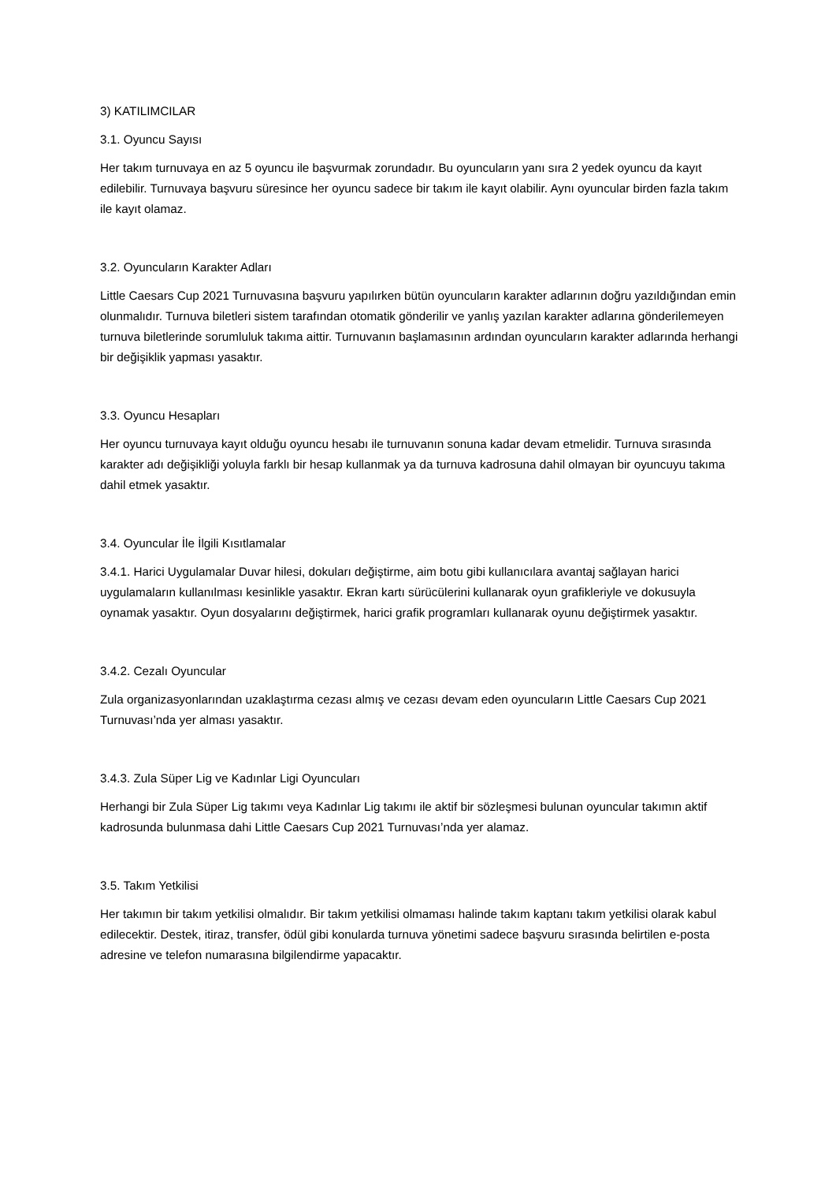3) KATILIMCILAR
3.1. Oyuncu Sayısı
Her takım turnuvaya en az 5 oyuncu ile başvurmak zorundadır. Bu oyuncuların yanı sıra 2 yedek oyuncu da kayıt edilebilir. Turnuvaya başvuru süresince her oyuncu sadece bir takım ile kayıt olabilir. Aynı oyuncular birden fazla takım ile kayıt olamaz.
3.2. Oyuncuların Karakter Adları
Little Caesars Cup 2021 Turnuvasına başvuru yapılırken bütün oyuncuların karakter adlarının doğru yazıldığından emin olunmalıdır. Turnuva biletleri sistem tarafından otomatik gönderilir ve yanlış yazılan karakter adlarına gönderilemeyen turnuva biletlerinde sorumluluk takıma aittir. Turnuvanın başlamasının ardından oyuncuların karakter adlarında herhangi bir değişiklik yapması yasaktır.
3.3. Oyuncu Hesapları
Her oyuncu turnuvaya kayıt olduğu oyuncu hesabı ile turnuvanın sonuna kadar devam etmelidir. Turnuva sırasında karakter adı değişikliği yoluyla farklı bir hesap kullanmak ya da turnuva kadrosuna dahil olmayan bir oyuncuyu takıma dahil etmek yasaktır.
3.4. Oyuncular İle İlgili Kısıtlamalar
3.4.1. Harici Uygulamalar Duvar hilesi, dokuları değiştirme, aim botu gibi kullanıcılara avantaj sağlayan harici uygulamaların kullanılması kesinlikle yasaktır. Ekran kartı sürücülerini kullanarak oyun grafikleriyle ve dokusuyla oynamak yasaktır. Oyun dosyalarını değiştirmek, harici grafik programları kullanarak oyunu değiştirmek yasaktır.
3.4.2. Cezalı Oyuncular
Zula organizasyonlarından uzaklaştırma cezası almış ve cezası devam eden oyuncuların Little Caesars Cup 2021 Turnuvası’nda yer alması yasaktır.
3.4.3. Zula Süper Lig ve Kadınlar Ligi Oyuncuları
Herhangi bir Zula Süper Lig takımı veya Kadınlar Lig takımı ile aktif bir sözleşmesi bulunan oyuncular takımın aktif kadrosunda bulunmasa dahi Little Caesars Cup 2021 Turnuvası’nda yer alamaz.
3.5. Takım Yetkilisi
Her takımın bir takım yetkilisi olmalıdır. Bir takım yetkilisi olmaması halinde takım kaptanı takım yetkilisi olarak kabul edilecektir. Destek, itiraz, transfer, ödül gibi konularda turnuva yönetimi sadece başvuru sırasında belirtilen e-posta adresine ve telefon numarasına bilgilendirme yapacaktır.